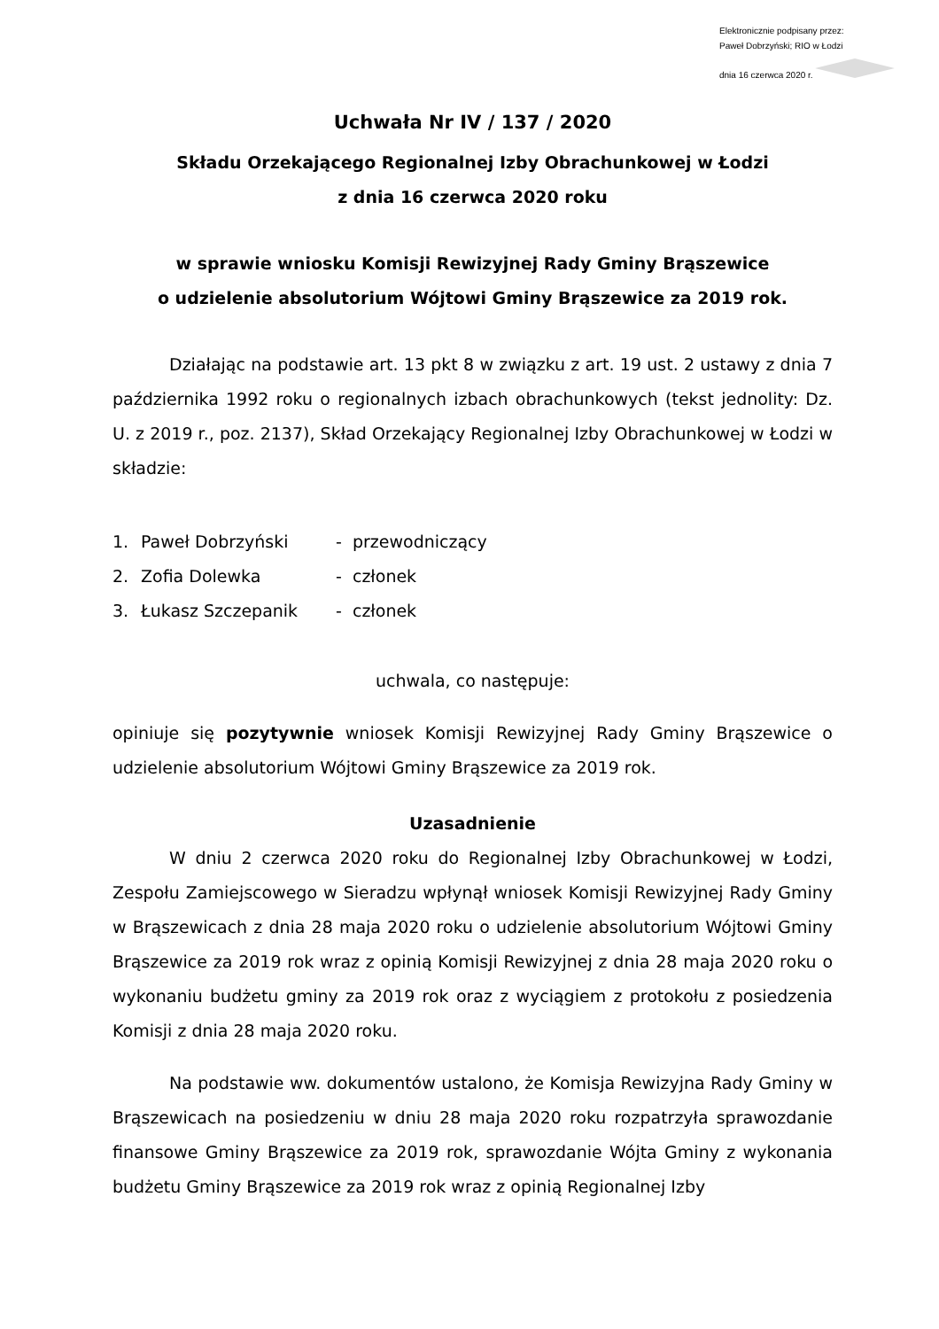Elektronicznie podpisany przez:
Paweł Dobrzyński; RIO w Łodzi
dnia 16 czerwca 2020 r.
Uchwała Nr IV / 137 / 2020
Składu Orzekającego Regionalnej Izby Obrachunkowej w Łodzi
z dnia 16 czerwca 2020 roku
w sprawie wniosku Komisji Rewizyjnej Rady Gminy Brąszewice
o udzielenie absolutorium Wójtowi Gminy Brąszewice za 2019 rok.
Działając na podstawie art. 13 pkt 8 w związku z art. 19 ust. 2 ustawy z dnia 7 października 1992 roku o regionalnych izbach obrachunkowych (tekst jednolity: Dz. U. z 2019 r., poz. 2137), Skład Orzekający Regionalnej Izby Obrachunkowej w Łodzi w składzie:
| 1. | Paweł Dobrzyński | - przewodniczący |
| 2. | Zofia Dolewka | - członek |
| 3. | Łukasz Szczepanik | - członek |
uchwala, co następuje:
opiniuje się pozytywnie wniosek Komisji Rewizyjnej Rady Gminy Brąszewice o udzielenie absolutorium Wójtowi Gminy Brąszewice za 2019 rok.
Uzasadnienie
W dniu 2 czerwca 2020 roku do Regionalnej Izby Obrachunkowej w Łodzi, Zespołu Zamiejscowego w Sieradzu wpłynął wniosek Komisji Rewizyjnej Rady Gminy w Brąszewicach z dnia 28 maja 2020 roku o udzielenie absolutorium Wójtowi Gminy Brąszewice za 2019 rok wraz z opinią Komisji Rewizyjnej z dnia 28 maja 2020 roku o wykonaniu budżetu gminy za 2019 rok oraz z wyciągiem z protokołu z posiedzenia Komisji z dnia 28 maja 2020 roku.
Na podstawie ww. dokumentów ustalono, że Komisja Rewizyjna Rady Gminy w Brąszewicach na posiedzeniu w dniu 28 maja 2020 roku rozpatrzyła sprawozdanie finansowe Gminy Brąszewice za 2019 rok, sprawozdanie Wójta Gminy z wykonania budżetu Gminy Brąszewice za 2019 rok wraz z opinią Regionalnej Izby